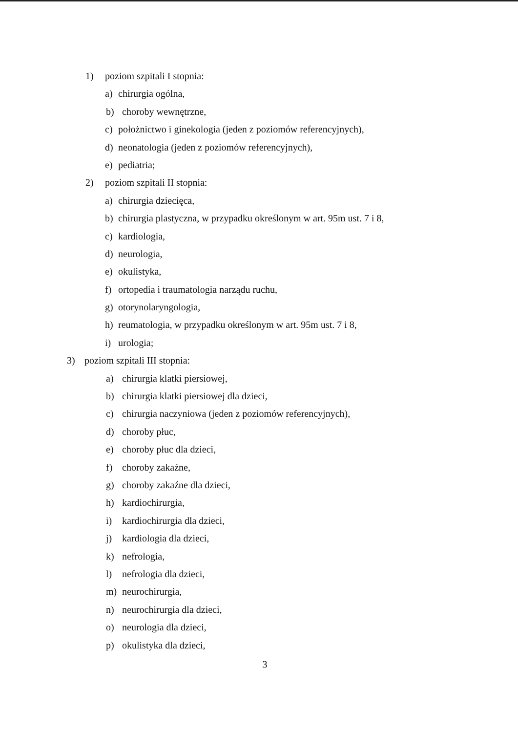1) poziom szpitali I stopnia:
a) chirurgia ogólna,
b) choroby wewnętrzne,
c) położnictwo i ginekologia (jeden z poziomów referencyjnych),
d) neonatologia (jeden z poziomów referencyjnych),
e) pediatria;
2) poziom szpitali II stopnia:
a) chirurgia dziecięca,
b) chirurgia plastyczna, w przypadku określonym w art. 95m ust. 7 i 8,
c) kardiologia,
d) neurologia,
e) okulistyka,
f) ortopedia i traumatologia narządu ruchu,
g) otorynolaryngologia,
h) reumatologia, w przypadku określonym w art. 95m ust. 7 i 8,
i) urologia;
3) poziom szpitali III stopnia:
a) chirurgia klatki piersiowej,
b) chirurgia klatki piersiowej dla dzieci,
c) chirurgia naczyniowa (jeden z poziomów referencyjnych),
d) choroby płuc,
e) choroby płuc dla dzieci,
f) choroby zakaźne,
g) choroby zakaźne dla dzieci,
h) kardiochirurgia,
i) kardiochirurgia dla dzieci,
j) kardiologia dla dzieci,
k) nefrologia,
l) nefrologia dla dzieci,
m) neurochirurgia,
n) neurochirurgia dla dzieci,
o) neurologia dla dzieci,
p) okulistyka dla dzieci,
3